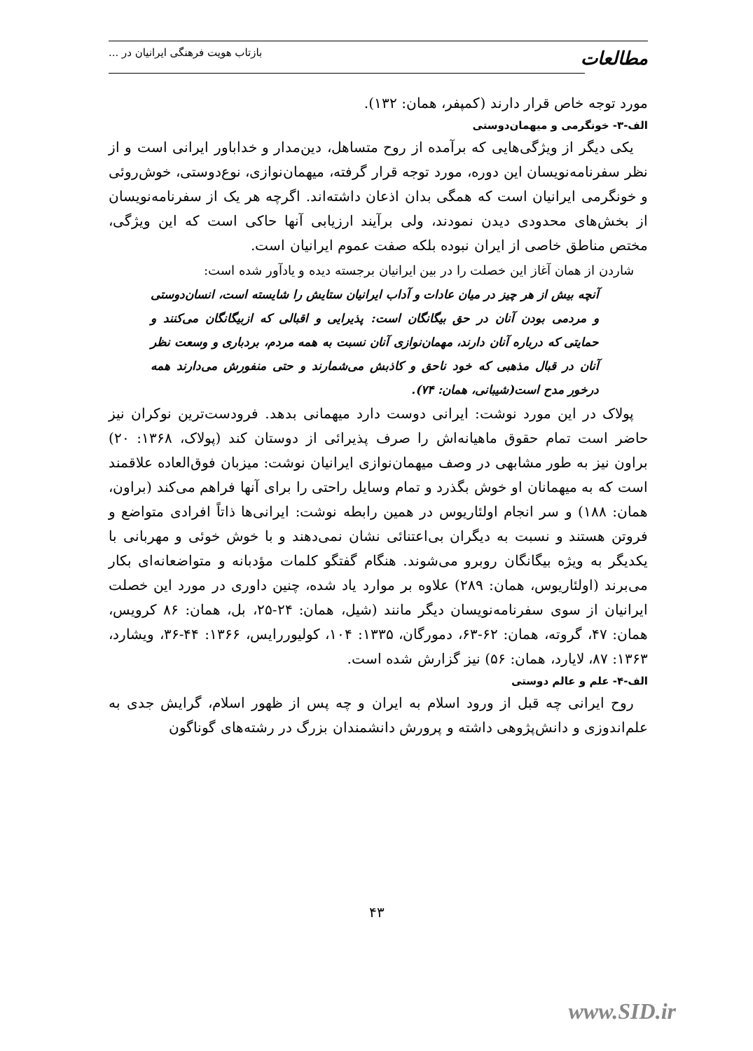بازتاب هویت فرهنگی ایرانیان در ...
مطالعات
مورد توجه خاص قرار دارند (کمپفر، همان: ۱۳۲).
الف-۳- خونگرمی و میهمان‌دوستی
یکی دیگر از ویژگی‌هایی که برآمده از روح متساهل، دین‌مدار و خداباور ایرانی است و از نظر سفرنامه‌نویسان این دوره، مورد توجه قرار گرفته، میهمان‌نوازی، نوع‌دوستی، خوش‌روئی و خونگرمی ایرانیان است که همگی بدان اذعان داشته‌اند. اگرچه هر یک از سفرنامه‌نویسان از بخش‌های محدودی دیدن نمودند، ولی برآیند ارزیابی آنها حاکی است که این ویژگی، مختص مناطق خاصی از ایران نبوده بلکه صفت عموم ایرانیان است.
شاردن از همان آغاز این خصلت را در بین ایرانیان برجسته دیده و یادآور شده است:
آنچه بیش از هر چیز در میان عادات و آداب ایرانیان ستایش را شایسته است، انسان‌دوستی و مردمی بودن آنان در حق بیگانگان است: پذیرایی و اقبالی که ازبیگانگان می‌کنند و حمایتی که درباره آنان دارند، مهمان‌نوازی آنان نسبت به همه مردم، بردباری و وسعت نظر آنان در قبال مذهبی که خود ناحق و کاذبش می‌شمارند و حتی منفورش می‌دارند همه درخور مدح است(شیبانی، همان: ۷۴).
پولاک در این مورد نوشت: ایرانی دوست دارد میهمانی بدهد. فرودست‌ترین نوکران نیز حاضر است تمام حقوق ماهیانه‌اش را صرف پذیرائی از دوستان کند (پولاک، ۱۳۶۸: ۲۰) براون نیز به طور مشابهی در وصف میهمان‌نوازی ایرانیان نوشت: میزبان فوق‌العاده علاقمند است که به میهمانان او خوش بگذرد و تمام وسایل راحتی را برای آنها فراهم می‌کند (براون، همان: ۱۸۸) و سر انجام اولئاریوس در همین رابطه نوشت: ایرانی‌ها ذاتاً افرادی متواضع و فروتن هستند و نسبت به دیگران بی‌اعتنائی نشان نمی‌دهند و با خوش خوئی و مهربانی با یکدیگر به ویژه بیگانگان روبرو می‌شوند. هنگام گفتگو کلمات مؤدبانه و متواضعانه‌ای بکار می‌برند (اولئاریوس، همان: ۲۸۹) علاوه بر موارد یاد شده، چنین داوری در مورد این خصلت ایرانیان از سوی سفرنامه‌نویسان دیگر مانند (شیل، همان: ۲۴-۲۵، بل، همان: ۸۶ کرویس، همان: ۴۷، گروته، همان: ۶۲-۶۳، دمورگان، ۱۳۳۵: ۱۰۴، کولیوررایس، ۱۳۶۶: ۴۴-۳۶، ویشارد، ۱۳۶۳: ۸۷، لایارد، همان: ۵۶) نیز گزارش شده است.
الف-۴- علم و عالم دوستی
روح ایرانی چه قبل از ورود اسلام به ایران و چه پس از ظهور اسلام، گرایش جدی به علم‌اندوزی و دانش‌پژوهی داشته و پرورش دانشمندان بزرگ در رشته‌های گوناگون
۴۳
www.SID.ir